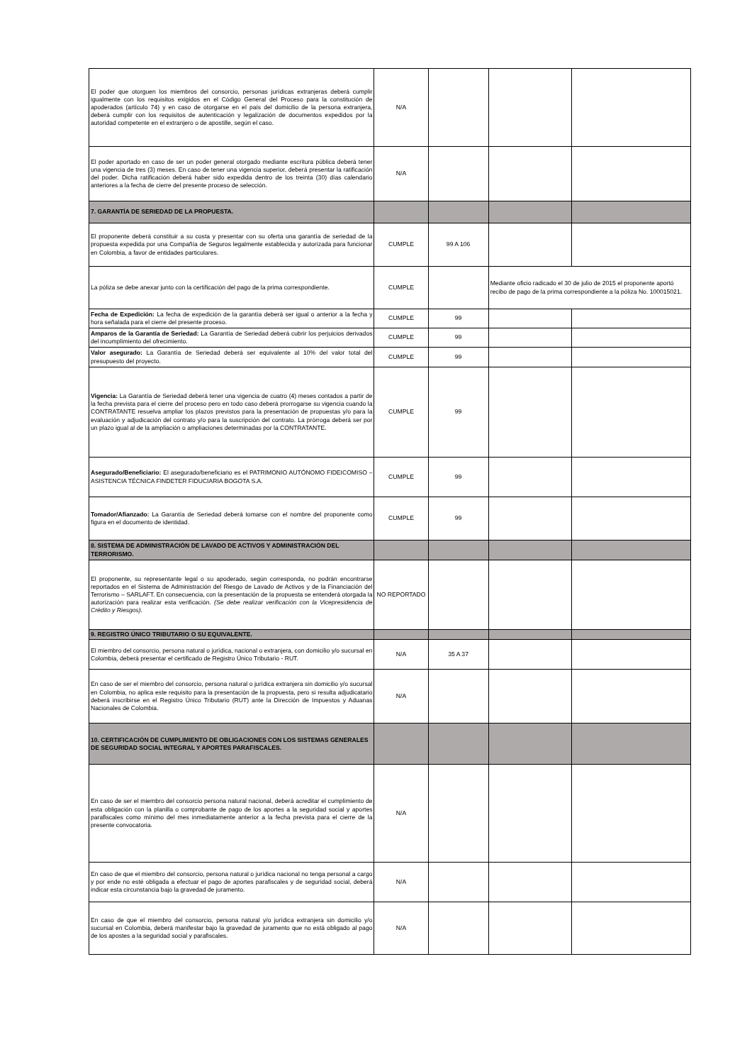| El poder que otorguen los miembros del consorcio, personas jurídicas extranjeras deberá cumplir igualmente con los requisitos exigidos en el Código General del Proceso para la constitución de apoderados (artículo 74) y en caso de otorgarse en el país del domicilio de la persona extranjera, deberá cumplir con los requisitos de autenticación y legalización de documentos expedidos por la autoridad competente en el extranjero o de apostille, según el caso. | N/A | | | |
| El poder aportado en caso de ser un poder general otorgado mediante escritura pública deberá tener una vigencia de tres (3) meses. En caso de tener una vigencia superior, deberá presentar la ratificación del poder. Dicha ratificación deberá haber sido expedida dentro de los treinta (30) días calendario anteriores a la fecha de cierre del presente proceso de selección. | N/A | | | |
| 7. GARANTÍA DE SERIEDAD DE LA PROPUESTA. | | | | |
| El proponente deberá constituir a su costa y presentar con su oferta una garantía de seriedad de la propuesta expedida por una Compañía de Seguros legalmente establecida y autorizada para funcionar en Colombia, a favor de entidades particulares. | CUMPLE | 99 A 106 | | |
| La póliza se debe anexar junto con la certificación del pago de la prima correspondiente. | CUMPLE | | Mediante oficio radicado el 30 de julio de 2015 el proponente aportó recibo de pago de la prima correspondiente a la póliza No. 100015021. | |
| Fecha de Expedición: La fecha de expedición de la garantía deberá ser igual o anterior a la fecha y hora señalada para el cierre del presente proceso. | CUMPLE | 99 | | |
| Amparos de la Garantía de Seriedad: La Garantía de Seriedad deberá cubrir los perjuicios derivados del incumplimiento del ofrecimiento. | CUMPLE | 99 | | |
| Valor asegurado: La Garantía de Seriedad deberá ser equivalente al 10% del valor total del presupuesto del proyecto. | CUMPLE | 99 | | |
| Vigencia: La Garantía de Seriedad deberá tener una vigencia de cuatro (4) meses contados a partir de la fecha prevista para el cierre del proceso pero en todo caso deberá prorrogarse su vigencia cuando la CONTRATANTE resuelva ampliar los plazos previstos para la presentación de propuestas y/o para la evaluación y adjudicación del contrato y/o para la suscripción del contrato. La prórroga deberá ser por un plazo igual al de la ampliación o ampliaciones determinadas por la CONTRATANTE. | CUMPLE | 99 | | |
| Asegurado/Beneficiario: El asegurado/beneficiario es el PATRIMONIO AUTÓNOMO FIDEICOMISO – ASISTENCIA TÉCNICA FINDETER FIDUCIARIA BOGOTA S.A. | CUMPLE | 99 | | |
| Tomador/Afianzado: La Garantía de Seriedad deberá tomarse con el nombre del proponente como figura en el documento de identidad. | CUMPLE | 99 | | |
| 8. SISTEMA DE ADMINISTRACIÓN DE LAVADO DE ACTIVOS Y ADMINISTRACIÓN DEL TERRORISMO. | | | | |
| El proponente, su representante legal o su apoderado, según corresponda, no podrán encontrarse reportados en el Sistema de Administración del Riesgo de Lavado de Activos y de la Financiación del Terrorismo – SARLAFT. En consecuencia, con la presentación de la propuesta se entenderá otorgada la autorización para realizar esta verificación. (Se debe realizar verificación con la Vicepresidencia de Crédito y Riesgos). | NO REPORTADO | | | |
| 9. REGISTRO ÚNICO TRIBUTARIO O SU EQUIVALENTE. | | | | |
| El miembro del consorcio, persona natural o jurídica, nacional o extranjera, con domicilio y/o sucursal en Colombia, deberá presentar el certificado de Registro Único Tributario - RUT. | N/A | 35 A 37 | | |
| En caso de ser el miembro del consorcio, persona natural o jurídica extranjera sin domicilio y/o sucursal en Colombia, no aplica este requisito para la presentación de la propuesta, pero si resulta adjudicatario deberá inscribirse en el Registro Único Tributario (RUT) ante la Dirección de Impuestos y Aduanas Nacionales de Colombia. | N/A | | | |
| 10. CERTIFICACIÓN DE CUMPLIMIENTO DE OBLIGACIONES CON LOS SISTEMAS GENERALES DE SEGURIDAD SOCIAL INTEGRAL Y APORTES PARAFISCALES. | | | | |
| En caso de ser el miembro del consorcio persona natural nacional, deberá acreditar el cumplimiento de esta obligación con la planilla o comprobante de pago de los aportes a la seguridad social y aportes parafiscales como mínimo del mes inmediatamente anterior a la fecha prevista para el cierre de la presente convocatoria. | N/A | | | |
| En caso de que el miembro del consorcio, persona natural o jurídica nacional no tenga personal a cargo y por ende no esté obligada a efectuar el pago de aportes parafiscales y de seguridad social, deberá indicar esta circunstancia bajo la gravedad de juramento. | N/A | | | |
| En caso de que el miembro del consorcio, persona natural y/o jurídica extranjera sin domicilio y/o sucursal en Colombia, deberá manifestar bajo la gravedad de juramento que no está obligado al pago de los apostes a la seguridad social y parafiscales. | N/A | | | |